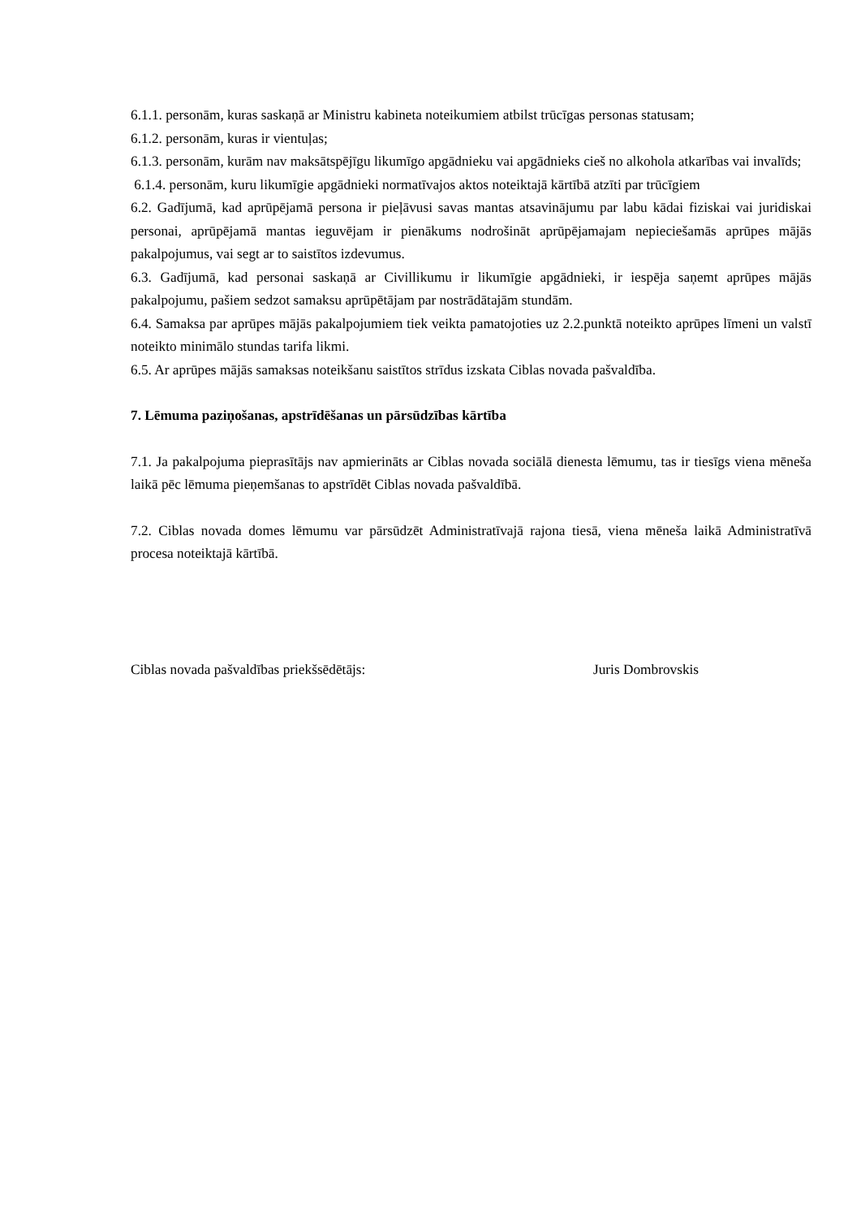6.1.1. personām, kuras saskaņā ar Ministru kabineta noteikumiem atbilst trūcīgas personas statusam;
6.1.2. personām, kuras ir vientuļas;
6.1.3. personām, kurām nav maksātspējīgu likumīgo apgādnieku vai apgādnieks cieš no alkohola atkarības vai invalīds;
6.1.4. personām, kuru likumīgie apgādnieki normatīvajos aktos noteiktajā kārtībā atzīti par trūcīgiem
6.2. Gadījumā, kad aprūpējamā persona ir pieļāvusi savas mantas atsavinājumu par labu kādai fiziskai vai juridiskai personai, aprūpējamā mantas ieguvējam ir pienākums nodrošināt aprūpējamajam nepieciešamās aprūpes mājās pakalpojumus, vai segt ar to saistītos izdevumus.
6.3. Gadījumā, kad personai saskaņā ar Civillikumu ir likumīgie apgādnieki, ir iespēja saņemt aprūpes mājās pakalpojumu, pašiem sedzot samaksu aprūpētājam par nostrādātajām stundām.
6.4. Samaksa par aprūpes mājās pakalpojumiem tiek veikta pamatojoties uz 2.2.punktā noteikto aprūpes līmeni un valstī noteikto minimālo stundas tarifa likmi.
6.5. Ar aprūpes mājās samaksas noteikšanu saistītos strīdus izskata Ciblas novada pašvaldība.
7. Lēmuma paziņošanas, apstrīdēšanas un pārsūdzības kārtība
7.1. Ja pakalpojuma pieprasītājs nav apmierināts ar Ciblas novada sociālā dienesta lēmumu, tas ir tiesīgs viena mēneša laikā pēc lēmuma pieņemšanas to apstrīdēt Ciblas novada pašvaldībā.
7.2. Ciblas novada domes lēmumu var pārsūdzēt Administratīvajā rajona tiesā, viena mēneša laikā Administratīvā procesa noteiktajā kārtībā.
Ciblas novada pašvaldības priekšsēdētājs: Juris Dombrovskis